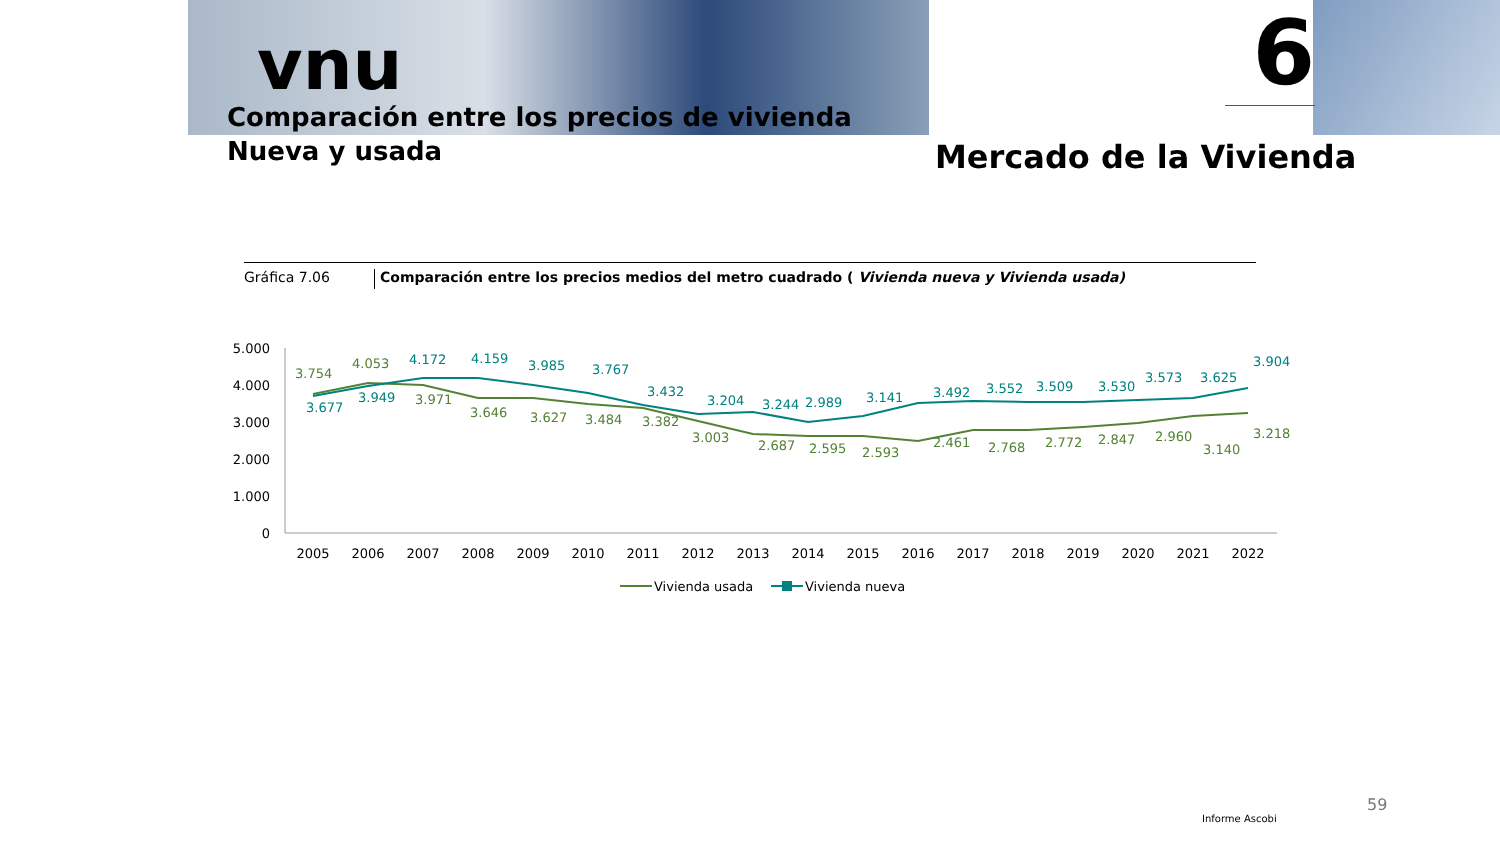vnu
Comparación entre los precios de vivienda
Nueva y usada
6
Mercado de la Vivienda
Gráfica 7.06 Comparación entre los precios medios del metro cuadrado ( Vivienda nueva y Vivienda usada)
5.000
4.000
3.000
2.000
1.000
0
2005
2006
2007
2008
2009
2010
2011
2012
2013
2014
2015
2016
2017
2018
2019
2020
2021
2022
3.754
4.053
3.971
3.646
3.627
3.484
3.382
3.003
2.687
2.595
2.593
2.461
2.768
2.772
2.847
2.960
3.140
3.218
3.677
3.949
4.172
4.159
3.985
3.767
3.432
3.204
3.244
2.989
3.141
3.492
3.552
3.509
3.530
3.573
3.625
3.904
Vivienda usada
Vivienda nueva
59
Informe Ascobi